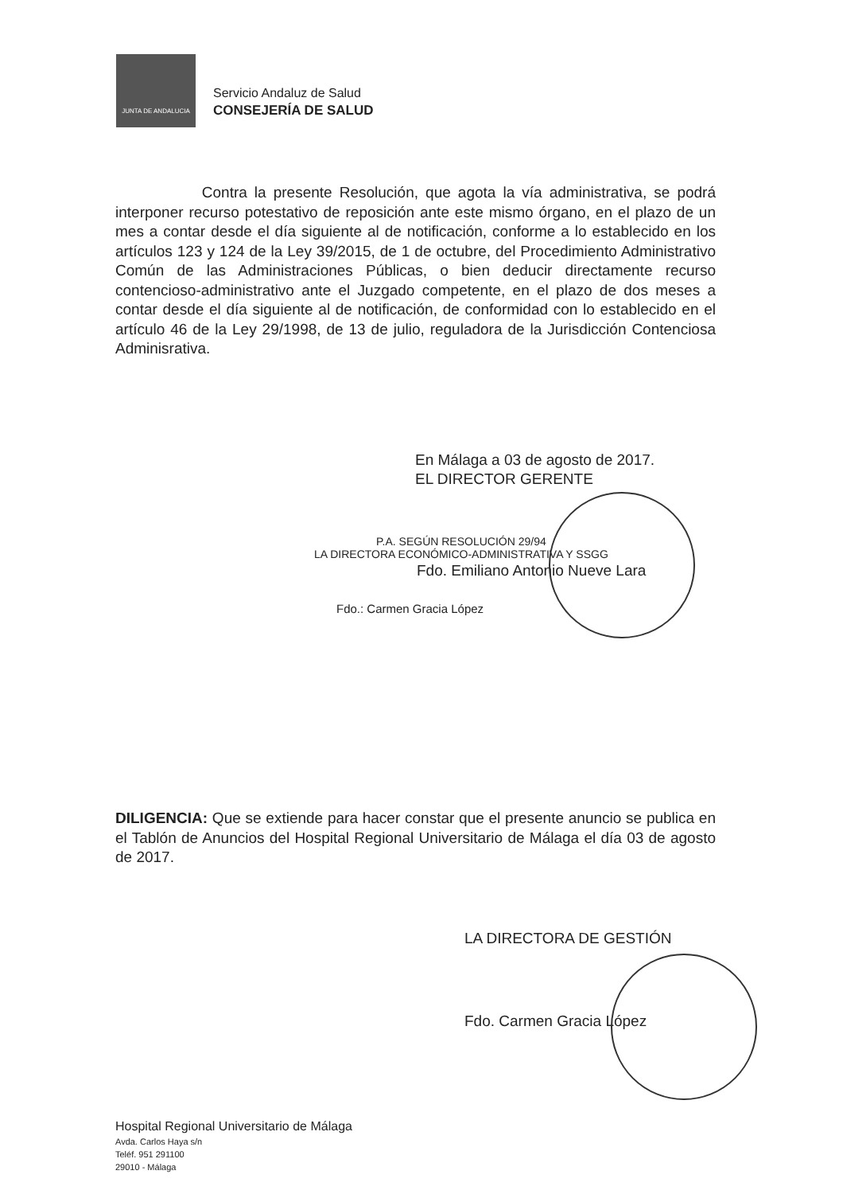JUNTA DE ANDALUCIA
Servicio Andaluz de Salud
CONSEJERÍA DE SALUD
Contra la presente Resolución, que agota la vía administrativa, se podrá interponer recurso potestativo de reposición ante este mismo órgano, en el plazo de un mes a contar desde el día siguiente al de notificación, conforme a lo establecido en los artículos 123 y 124 de la Ley 39/2015, de 1 de octubre, del Procedimiento Administrativo Común de las Administraciones Públicas, o bien deducir directamente recurso contencioso-administrativo ante el Juzgado competente, en el plazo de dos meses a contar desde el día siguiente al de notificación, de conformidad con lo establecido en el artículo 46 de la Ley 29/1998, de 13 de julio, reguladora de la Jurisdicción Contenciosa Adminisrativa.
En Málaga a 03 de agosto de 2017.
EL DIRECTOR GERENTE
P.A. SEGÚN RESOLUCIÓN 29/94
LA DIRECTORA ECONÓMICO-ADMINISTRATIVA Y SSGG
Fdo. Emiliano Antonio Nueve Lara
Fdo.: Carmen Gracia López
DILIGENCIA: Que se extiende para hacer constar que el presente anuncio se publica en el Tablón de Anuncios del Hospital Regional Universitario de Málaga el día 03 de agosto de 2017.
LA DIRECTORA DE GESTIÓN
Fdo. Carmen Gracia López
Hospital Regional Universitario de Málaga
Avda. Carlos Haya s/n
Teléf. 951 291100
29010 - Málaga